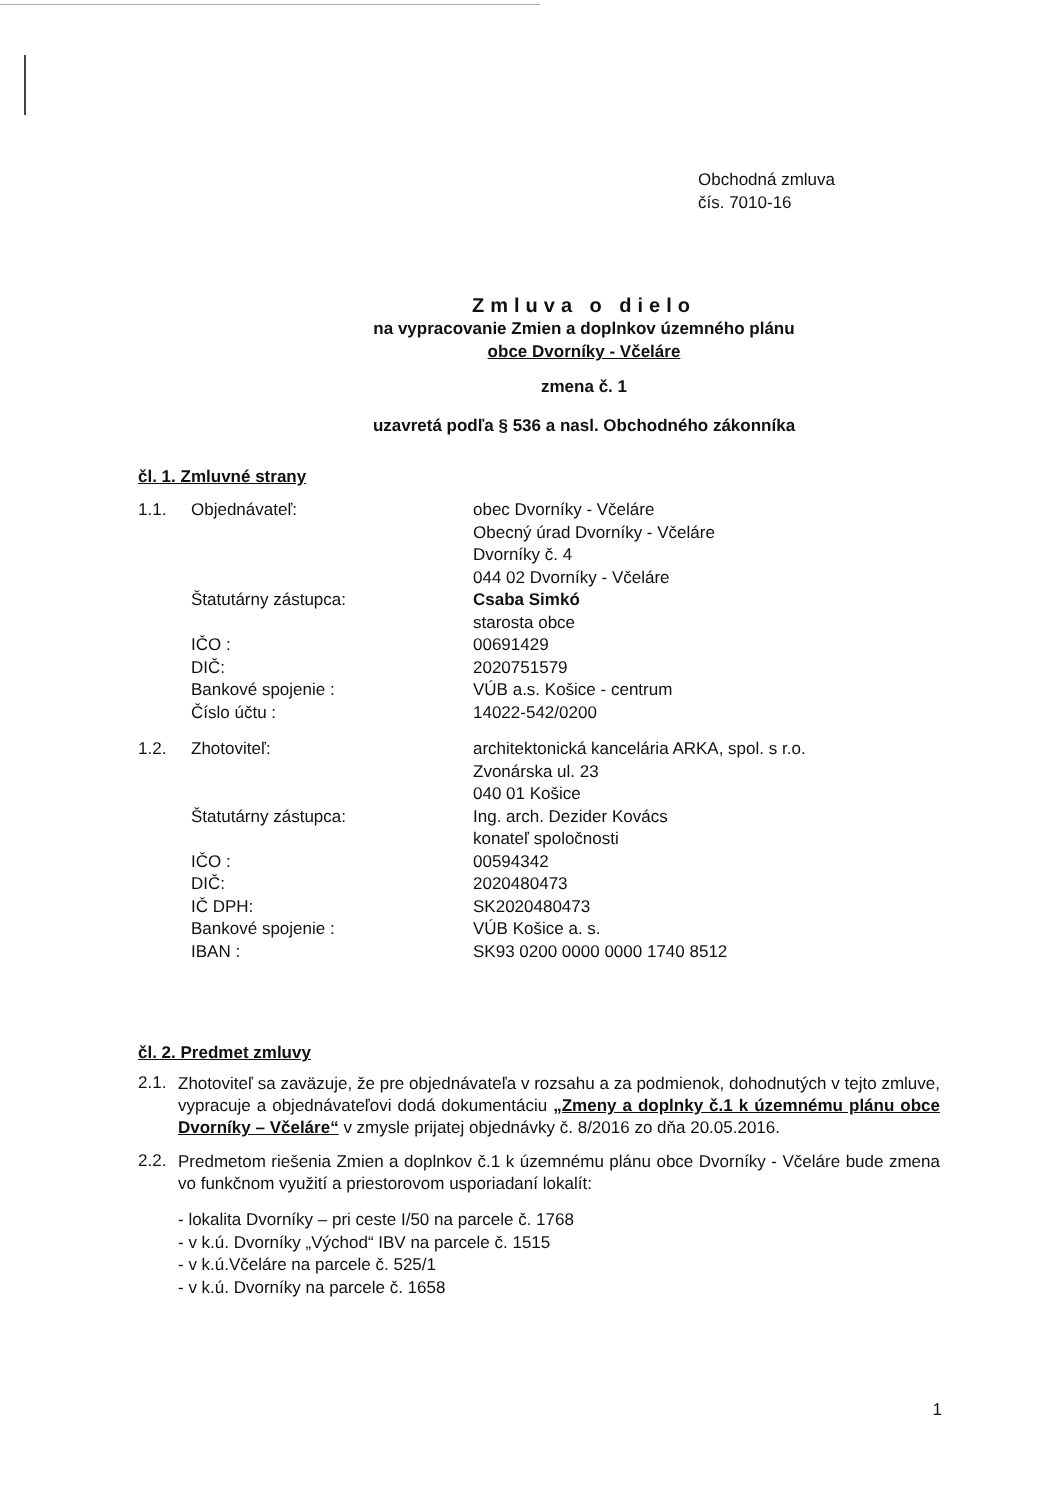Obchodná zmluva
čís. 7010-16
Zmluva o dielo
na vypracovanie Zmien a doplnkov územného plánu
obce Dvorníky - Včeláre
zmena č. 1
uzavretá podľa § 536 a nasl. Obchodného zákonníka
čl. 1. Zmluvné strany
| 1.1. | Objednávateľ: | obec Dvorníky - Včeláre Obecný úrad Dvorníky - Včeláre Dvorníky č. 4 044 02 Dvorníky - Včeláre |
| | Štatutárny zástupca: | Csaba Simkó starosta obce |
| | IČO : | 00691429 |
| | DIČ: | 2020751579 |
| | Bankové spojenie : | VÚB a.s. Košice - centrum |
| | Číslo účtu : | 14022-542/0200 |
| 1.2. | Zhotoviteľ: | architektonická kancelária ARKA, spol. s r.o. Zvonárska ul. 23 040 01 Košice |
| | Štatutárny zástupca: | Ing. arch. Dezider Kovács konateľ spoločnosti |
| | IČO : | 00594342 |
| | DIČ: | 2020480473 |
| | IČ DPH: | SK2020480473 |
| | Bankové spojenie : | VÚB Košice a. s. |
| | IBAN : | SK93 0200 0000 0000 1740 8512 |
čl. 2. Predmet zmluvy
2.1.
Zhotoviteľ sa zaväzuje, že pre objednávateľa v rozsahu a za podmienok, dohodnutých v tejto zmluve, vypracuje a objednávateľovi dodá dokumentáciu „Zmeny a doplnky č.1 k územnému plánu obce Dvorníky – Včeláre“ v zmysle prijatej objednávky č. 8/2016 zo dňa 20.05.2016.
2.2.
Predmetom riešenia Zmien a doplnkov č.1 k územnému plánu obce Dvorníky - Včeláre bude zmena vo funkčnom využití a priestorovom usporiadaní lokalít:
- lokalita Dvorníky – pri ceste I/50 na parcele č. 1768
- v k.ú. Dvorníky „Východ“ IBV na parcele č. 1515
- v k.ú.Včeláre na parcele č. 525/1
- v k.ú. Dvorníky na parcele č. 1658
1